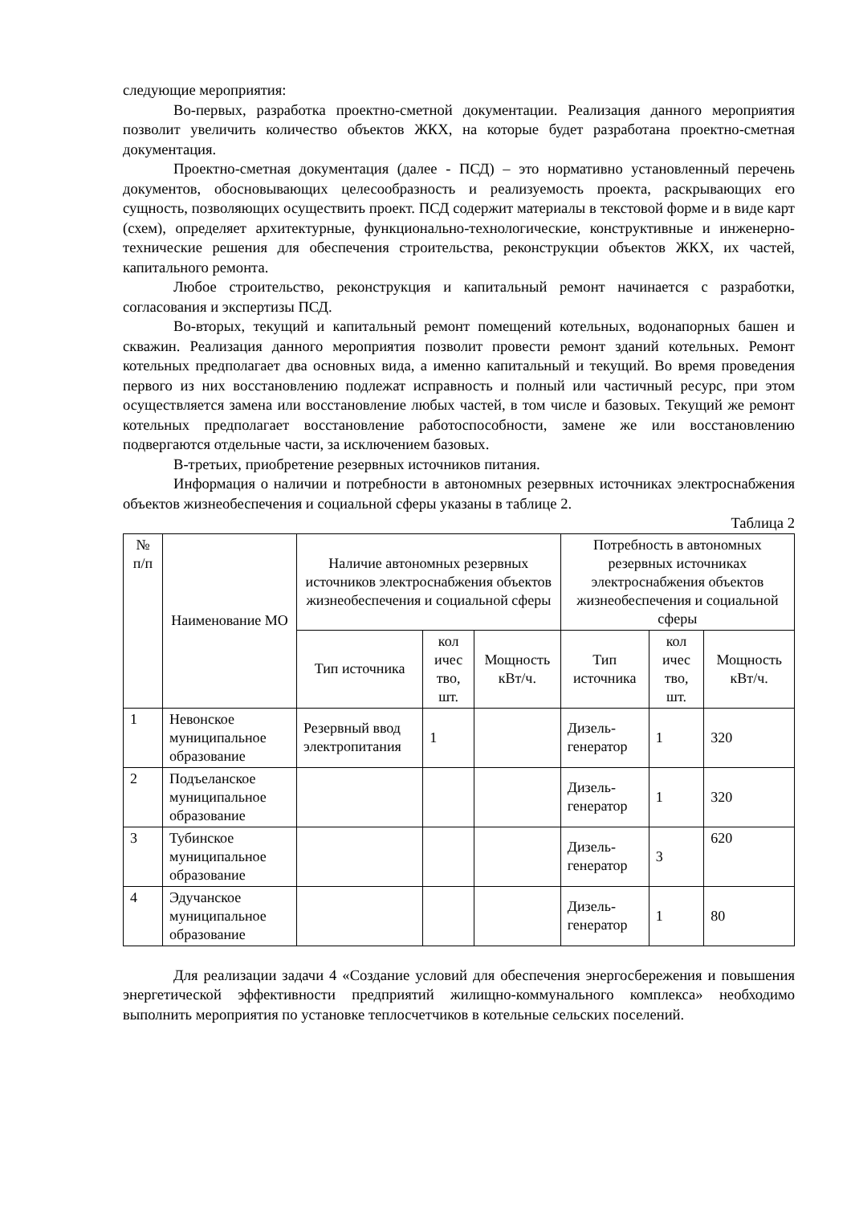следующие мероприятия:
Во-первых, разработка проектно-сметной документации. Реализация данного мероприятия позволит увеличить количество объектов ЖКХ, на которые будет разработана проектно-сметная документация.
Проектно-сметная документация (далее - ПСД) – это нормативно установленный перечень документов, обосновывающих целесообразность и реализуемость проекта, раскрывающих его сущность, позволяющих осуществить проект. ПСД содержит материалы в текстовой форме и в виде карт (схем), определяет архитектурные, функционально-технологические, конструктивные и инженерно-технические решения для обеспечения строительства, реконструкции объектов ЖКХ, их частей, капитального ремонта.
Любое строительство, реконструкция и капитальный ремонт начинается с разработки, согласования и экспертизы ПСД.
Во-вторых, текущий и капитальный ремонт помещений котельных, водонапорных башен и скважин. Реализация данного мероприятия позволит провести ремонт зданий котельных. Ремонт котельных предполагает два основных вида, а именно капитальный и текущий. Во время проведения первого из них восстановлению подлежат исправность и полный или частичный ресурс, при этом осуществляется замена или восстановление любых частей, в том числе и базовых. Текущий же ремонт котельных предполагает восстановление работоспособности, замене же или восстановлению подвергаются отдельные части, за исключением базовых.
В-третьих, приобретение резервных источников питания.
Информация о наличии и потребности в автономных резервных источниках электроснабжения объектов жизнеобеспечения и социальной сферы указаны в таблице 2.
Таблица 2
| № п/п | Наименование МО | Наличие автономных резервных источников электроснабжения объектов жизнеобеспечения и социальной сферы | | | Потребность в автономных резервных источниках электроснабжения объектов жизнеобеспечения и социальной сферы | | |
| --- | --- | --- | --- | --- | --- | --- | --- |
| | | Тип источника | кол ичес тво, шт. | Мощность кВт/ч. | Тип источника | кол ичес тво, шт. | Мощность кВт/ч. |
| 1 | Невонское муниципальное образование | Резервный ввод электропитания | 1 | | Дизель-генератор | 1 | 320 |
| 2 | Подъеланское муниципальное образование | | | | Дизель-генератор | 1 | 320 |
| 3 | Тубинское муниципальное образование | | | | Дизель-генератор | 3 | 620 |
| 4 | Эдучанское муниципальное образование | | | | Дизель-генератор | 1 | 80 |
Для реализации задачи 4 «Создание условий для обеспечения энергосбережения и повышения энергетической эффективности предприятий жилищно-коммунального комплекса» необходимо выполнить мероприятия по установке теплосчетчиков в котельные сельских поселений.